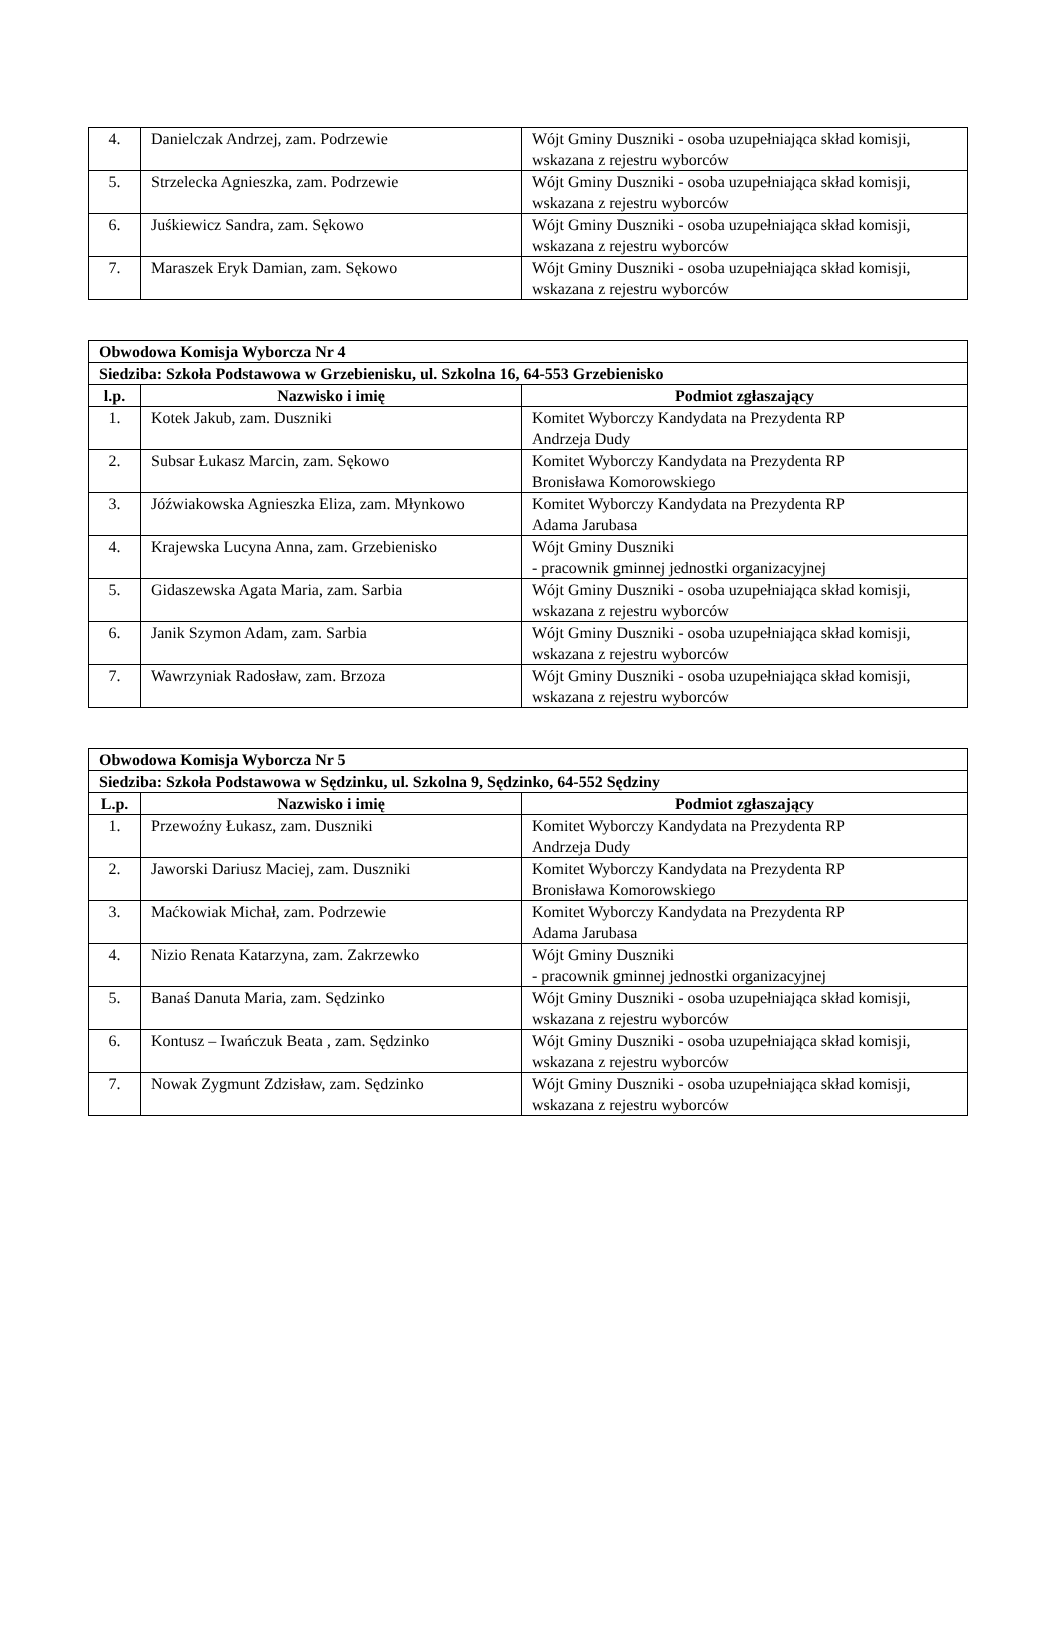| 4. | Danielczak Andrzej, zam. Podrzewie | Wójt Gminy Duszniki - osoba uzupełniająca skład komisji, wskazana z rejestru wyborców |
| 5. | Strzelecka Agnieszka, zam. Podrzewie | Wójt Gminy Duszniki - osoba uzupełniająca skład komisji, wskazana z rejestru wyborców |
| 6. | Juśkiewicz Sandra, zam. Sękowo | Wójt Gminy Duszniki - osoba uzupełniająca skład komisji, wskazana z rejestru wyborców |
| 7. | Maraszek Eryk Damian, zam. Sękowo | Wójt Gminy Duszniki - osoba uzupełniająca skład komisji, wskazana z rejestru wyborców |
| Obwodowa Komisja Wyborcza Nr 4 | | |
| --- | --- | --- |
| Siedziba: Szkoła Podstawowa w Grzebienisku, ul. Szkolna 16, 64-553 Grzebienisko | | |
| l.p. | Nazwisko i imię | Podmiot zgłaszający |
| 1. | Kotek Jakub, zam. Duszniki | Komitet Wyborczy Kandydata na Prezydenta RP Andrzeja Dudy |
| 2. | Subsar Łukasz Marcin, zam. Sękowo | Komitet Wyborczy Kandydata na Prezydenta RP Bronisława Komorowskiego |
| 3. | Jóźwiakowska Agnieszka Eliza, zam. Młynkowo | Komitet Wyborczy Kandydata na Prezydenta RP Adama Jarubasa |
| 4. | Krajewska Lucyna Anna, zam. Grzebienisko | Wójt Gminy Duszniki - pracownik gminnej jednostki organizacyjnej |
| 5. | Gidaszewska Agata Maria, zam. Sarbia | Wójt Gminy Duszniki - osoba uzupełniająca skład komisji, wskazana z rejestru wyborców |
| 6. | Janik Szymon Adam, zam. Sarbia | Wójt Gminy Duszniki - osoba uzupełniająca skład komisji, wskazana z rejestru wyborców |
| 7. | Wawrzyniak Radosław, zam. Brzoza | Wójt Gminy Duszniki - osoba uzupełniająca skład komisji, wskazana z rejestru wyborców |
| Obwodowa Komisja Wyborcza Nr 5 | | |
| --- | --- | --- |
| Siedziba: Szkoła Podstawowa w Sędzinku, ul. Szkolna 9, Sędzinko, 64-552 Sędziny | | |
| L.p. | Nazwisko i imię | Podmiot zgłaszający |
| 1. | Przewoźny Łukasz, zam. Duszniki | Komitet Wyborczy Kandydata na Prezydenta RP Andrzeja Dudy |
| 2. | Jaworski Dariusz Maciej, zam. Duszniki | Komitet Wyborczy Kandydata na Prezydenta RP Bronisława Komorowskiego |
| 3. | Maćkowiak Michał, zam. Podrzewie | Komitet Wyborczy Kandydata na Prezydenta RP Adama Jarubasa |
| 4. | Nizio Renata Katarzyna, zam. Zakrzewko | Wójt Gminy Duszniki - pracownik gminnej jednostki organizacyjnej |
| 5. | Banaś Danuta Maria, zam. Sędzinko | Wójt Gminy Duszniki - osoba uzupełniająca skład komisji, wskazana z rejestru wyborców |
| 6. | Kontusz – Iwańczuk Beata , zam. Sędzinko | Wójt Gminy Duszniki - osoba uzupełniająca skład komisji, wskazana z rejestru wyborców |
| 7. | Nowak Zygmunt Zdzisław, zam. Sędzinko | Wójt Gminy Duszniki - osoba uzupełniająca skład komisji, wskazana z rejestru wyborców |